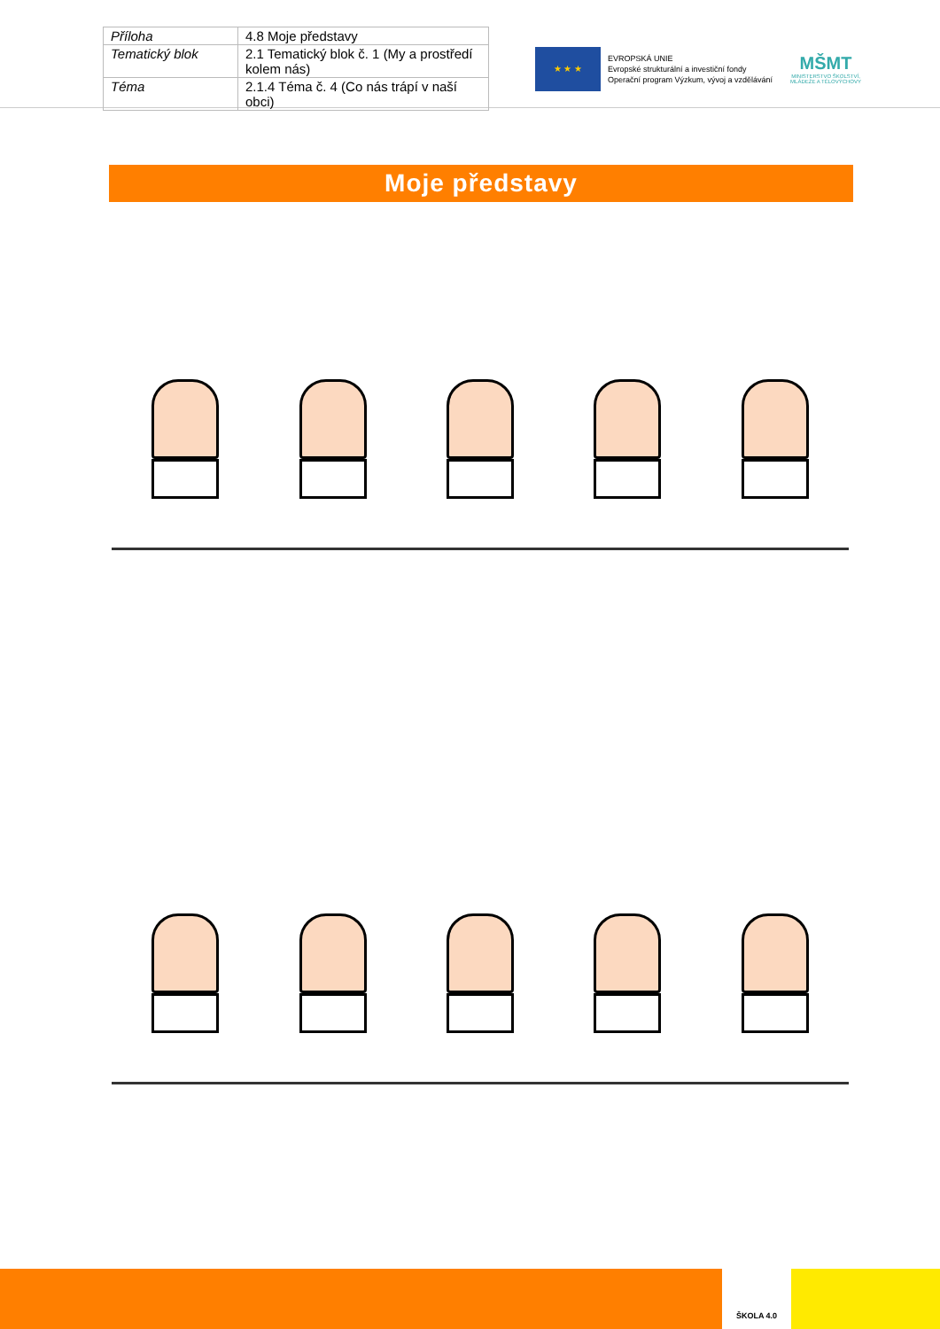| Příloha | 4.8 Moje představy |
| Tematický blok | 2.1 Tematický blok č. 1 (My a prostředí kolem nás) |
| Téma | 2.1.4 Téma č. 4 (Co nás trápí v naší obci) |
★ ★ ★
EVROPSKÁ UNIE
Evropské strukturální a investiční fondy
Operační program Výzkum, vývoj a vzdělávání
MŠMT
MINISTERSTVO ŠKOLSTVÍ,
MLÁDEŽE A TĚLOVÝCHOVY
Moje představy
ŠKOLA 4.0